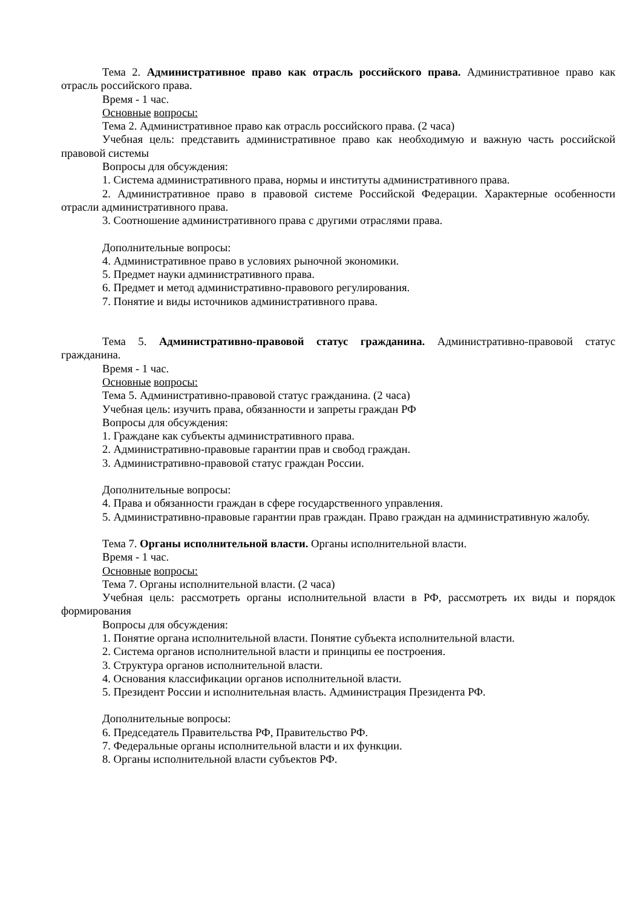Тема 2. Административное право как отрасль российского права. Административное право как отрасль российского права.
Время - 1 час.
Основные вопросы:
Тема 2. Административное право как отрасль российского права. (2 часа)
Учебная цель: представить административное право как необходимую и важную часть российской правовой системы
Вопросы для обсуждения:
1. Система административного права, нормы и институты административного права.
2. Административное право в правовой системе Российской Федерации. Характерные особенности отрасли административного права.
3. Соотношение административного права с другими отраслями права.
Дополнительные вопросы:
4. Административное право в условиях рыночной экономики.
5. Предмет науки административного права.
6. Предмет и метод административно-правового регулирования.
7. Понятие и виды источников административного права.
Тема 5. Административно-правовой статус гражданина. Административно-правовой статус гражданина.
Время - 1 час.
Основные вопросы:
Тема 5. Административно-правовой статус гражданина. (2 часа)
Учебная цель: изучить права, обязанности и запреты граждан РФ
Вопросы для обсуждения:
1. Граждане как субъекты административного права.
2. Административно-правовые гарантии прав и свобод граждан.
3. Административно-правовой статус граждан России.
Дополнительные вопросы:
4. Права и обязанности граждан в сфере государственного управления.
5. Административно-правовые гарантии прав граждан. Право граждан на административную жалобу.
Тема 7. Органы исполнительной власти. Органы исполнительной власти.
Время - 1 час.
Основные вопросы:
Тема 7. Органы исполнительной власти. (2 часа)
Учебная цель: рассмотреть органы исполнительной власти в РФ, рассмотреть их виды и порядок формирования
Вопросы для обсуждения:
1. Понятие органа исполнительной власти. Понятие субъекта исполнительной власти.
2. Система органов исполнительной власти и принципы ее построения.
3. Структура органов исполнительной власти.
4. Основания классификации органов исполнительной власти.
5. Президент России и исполнительная власть. Администрация Президента РФ.
Дополнительные вопросы:
6. Председатель Правительства РФ, Правительство РФ.
7. Федеральные органы исполнительной власти и их функции.
8. Органы исполнительной власти субъектов РФ.